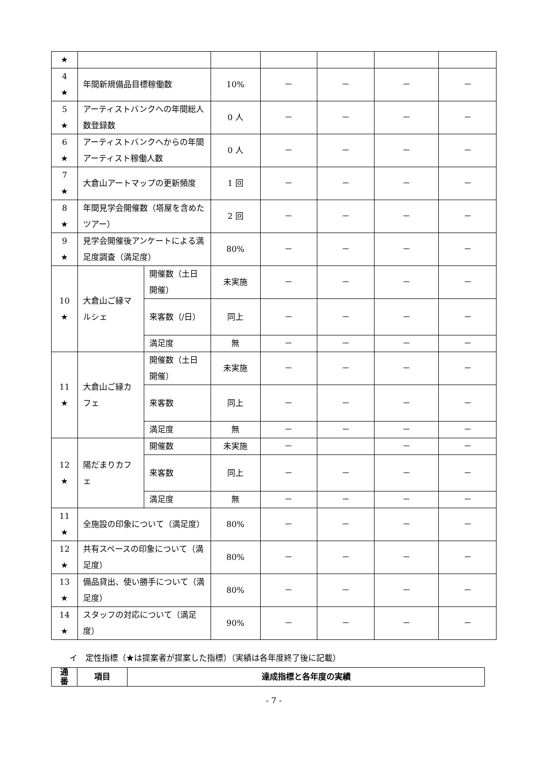| ★ | | | | | | | |
| 4 ★ | 年間新規備品目標稼働数 | | 10% | － | － | － | － |
| 5 ★ | アーティストバンクへの年間総人数登録数 | | 0 人 | － | － | － | － |
| 6 ★ | アーティストバンクへからの年間アーティスト稼働人数 | | 0 人 | － | － | － | － |
| 7 ★ | 大倉山アートマップの更新頻度 | | 1 回 | － | － | － | － |
| 8 ★ | 年間見学会開催数（塔屋を含めたツアー） | | 2 回 | － | － | － | － |
| 9 ★ | 見学会開催後アンケートによる満足度調査（満足度） | | 80% | － | － | － | － |
| 10 ★ | 大倉山ご縁マルシェ | 開催数（土日開催） | 未実施 | － | － | － | － |
| | | 来客数（/日） | 同上 | － | － | － | － |
| | | 満足度 | 無 | － | － | － | － |
| 11 ★ | 大倉山ご縁カフェ | 開催数（土日開催） | 未実施 | － | － | － | － |
| | | 来客数 | 同上 | － | － | － | － |
| | | 満足度 | 無 | － | － | － | － |
| 12 ★ | 陽だまりカフェ | 開催数 | 未実施 | － | | － | － |
| | | 来客数 | 同上 | － | － | － | － |
| | | 満足度 | 無 | － | － | － | － |
| 11 ★ | 全施設の印象について（満足度） | | 80% | － | － | － | － |
| 12 ★ | 共有スペースの印象について（満足度） | | 80% | － | － | － | － |
| 13 ★ | 備品貸出、使い勝手について（満足度） | | 80% | － | － | － | － |
| 14 ★ | スタッフの対応について（満足度） | | 90% | － | － | － | － |
イ　定性指標（★は提案者が提案した指標）（実績は各年度終了後に記載）
| 通 番 | 項目 | 達成指標と各年度の実績 |
| --- | --- | --- |
- 7 -